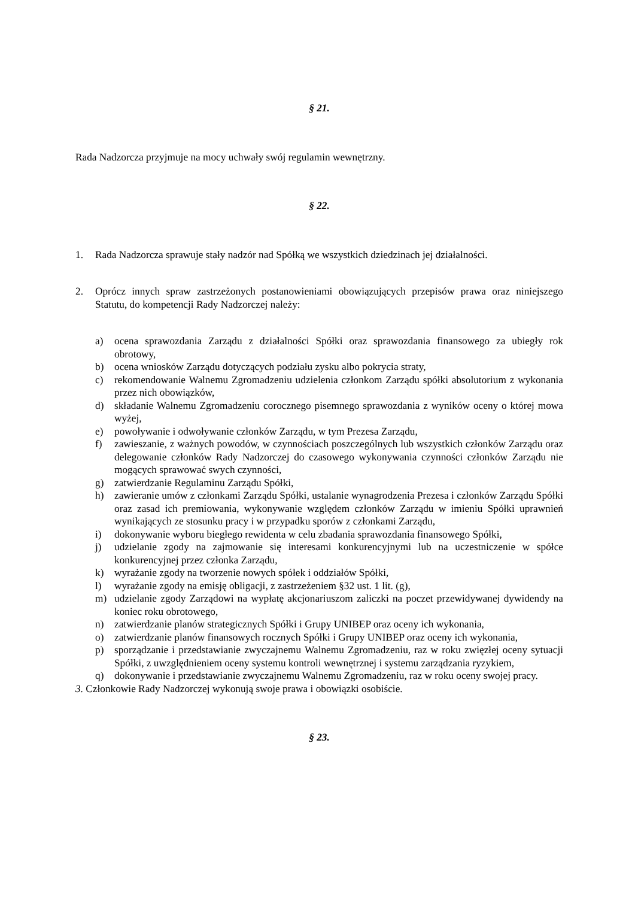§ 21.
Rada Nadzorcza przyjmuje na mocy uchwały swój regulamin wewnętrzny.
§ 22.
1. Rada Nadzorcza sprawuje stały nadzór nad Spółką we wszystkich dziedzinach jej działalności.
2. Oprócz innych spraw zastrzeżonych postanowieniami obowiązujących przepisów prawa oraz niniejszego Statutu, do kompetencji Rady Nadzorczej należy:
a) ocena sprawozdania Zarządu z działalności Spółki oraz sprawozdania finansowego za ubiegły rok obrotowy,
b) ocena wniosków Zarządu dotyczących podziału zysku albo pokrycia straty,
c) rekomendowanie Walnemu Zgromadzeniu udzielenia członkom Zarządu spółki absolutorium z wykonania przez nich obowiązków,
d) składanie Walnemu Zgromadzeniu corocznego pisemnego sprawozdania z wyników oceny o której mowa wyżej,
e) powoływanie i odwoływanie członków Zarządu, w tym Prezesa Zarządu,
f) zawieszanie, z ważnych powodów, w czynnościach poszczególnych lub wszystkich członków Zarządu oraz delegowanie członków Rady Nadzorczej do czasowego wykonywania czynności członków Zarządu nie mogących sprawować swych czynności,
g) zatwierdzanie Regulaminu Zarządu Spółki,
h) zawieranie umów z członkami Zarządu Spółki, ustalanie wynagrodzenia Prezesa i członków Zarządu Spółki oraz zasad ich premiowania, wykonywanie względem członków Zarządu w imieniu Spółki uprawnień wynikających ze stosunku pracy i w przypadku sporów z członkami Zarządu,
i) dokonywanie wyboru biegłego rewidenta w celu zbadania sprawozdania finansowego Spółki,
j) udzielanie zgody na zajmowanie się interesami konkurencyjnymi lub na uczestniczenie w spółce konkurencyjnej przez członka Zarządu,
k) wyrażanie zgody na tworzenie nowych spółek i oddziałów Spółki,
l) wyrażanie zgody na emisję obligacji, z zastrzeżeniem §32 ust. 1 lit. (g),
m) udzielanie zgody Zarządowi na wypłatę akcjonariuszom zaliczki na poczet przewidywanej dywidendy na koniec roku obrotowego,
n) zatwierdzanie planów strategicznych Spółki i Grupy UNIBEP oraz oceny ich wykonania,
o) zatwierdzanie planów finansowych rocznych Spółki i Grupy UNIBEP oraz oceny ich wykonania,
p) sporządzanie i przedstawianie zwyczajnemu Walnemu Zgromadzeniu, raz w roku zwięzłej oceny sytuacji Spółki, z uwzględnieniem oceny systemu kontroli wewnętrznej i systemu zarządzania ryzykiem,
q) dokonywanie i przedstawianie zwyczajnemu Walnemu Zgromadzeniu, raz w roku oceny swojej pracy.
3. Członkowie Rady Nadzorczej wykonują swoje prawa i obowiązki osobiście.
§ 23.